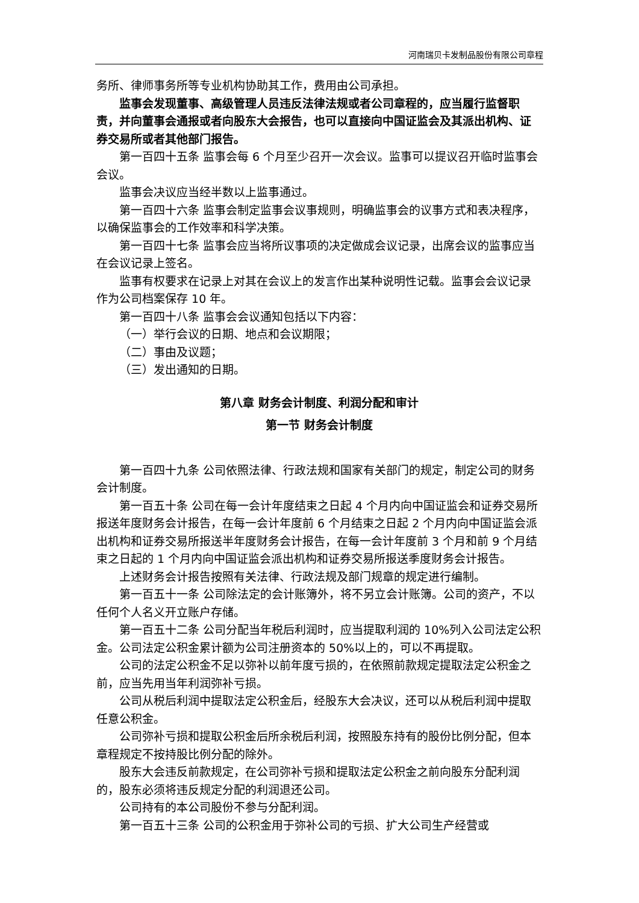河南瑞贝卡发制品股份有限公司章程
务所、律师事务所等专业机构协助其工作，费用由公司承担。
监事会发现董事、高级管理人员违反法律法规或者公司章程的，应当履行监督职责，并向董事会通报或者向股东大会报告，也可以直接向中国证监会及其派出机构、证券交易所或者其他部门报告。
第一百四十五条 监事会每 6 个月至少召开一次会议。监事可以提议召开临时监事会会议。
监事会决议应当经半数以上监事通过。
第一百四十六条 监事会制定监事会议事规则，明确监事会的议事方式和表决程序，以确保监事会的工作效率和科学决策。
第一百四十七条 监事会应当将所议事项的决定做成会议记录，出席会议的监事应当在会议记录上签名。
监事有权要求在记录上对其在会议上的发言作出某种说明性记载。监事会会议记录作为公司档案保存 10 年。
第一百四十八条 监事会会议通知包括以下内容：
（一）举行会议的日期、地点和会议期限；
（二）事由及议题；
（三）发出通知的日期。
第八章 财务会计制度、利润分配和审计
第一节 财务会计制度
第一百四十九条 公司依照法律、行政法规和国家有关部门的规定，制定公司的财务会计制度。
第一百五十条 公司在每一会计年度结束之日起 4 个月内向中国证监会和证券交易所报送年度财务会计报告，在每一会计年度前 6 个月结束之日起 2 个月内向中国证监会派出机构和证券交易所报送半年度财务会计报告，在每一会计年度前 3 个月和前 9 个月结束之日起的 1 个月内向中国证监会派出机构和证券交易所报送季度财务会计报告。
上述财务会计报告按照有关法律、行政法规及部门规章的规定进行编制。
第一百五十一条 公司除法定的会计账簿外，将不另立会计账簿。公司的资产，不以任何个人名义开立账户存储。
第一百五十二条 公司分配当年税后利润时，应当提取利润的 10%列入公司法定公积金。公司法定公积金累计额为公司注册资本的 50%以上的，可以不再提取。
公司的法定公积金不足以弥补以前年度亏损的，在依照前款规定提取法定公积金之前，应当先用当年利润弥补亏损。
公司从税后利润中提取法定公积金后，经股东大会决议，还可以从税后利润中提取任意公积金。
公司弥补亏损和提取公积金后所余税后利润，按照股东持有的股份比例分配，但本章程规定不按持股比例分配的除外。
股东大会违反前款规定，在公司弥补亏损和提取法定公积金之前向股东分配利润的，股东必须将违反规定分配的利润退还公司。
公司持有的本公司股份不参与分配利润。
第一百五十三条 公司的公积金用于弥补公司的亏损、扩大公司生产经营或